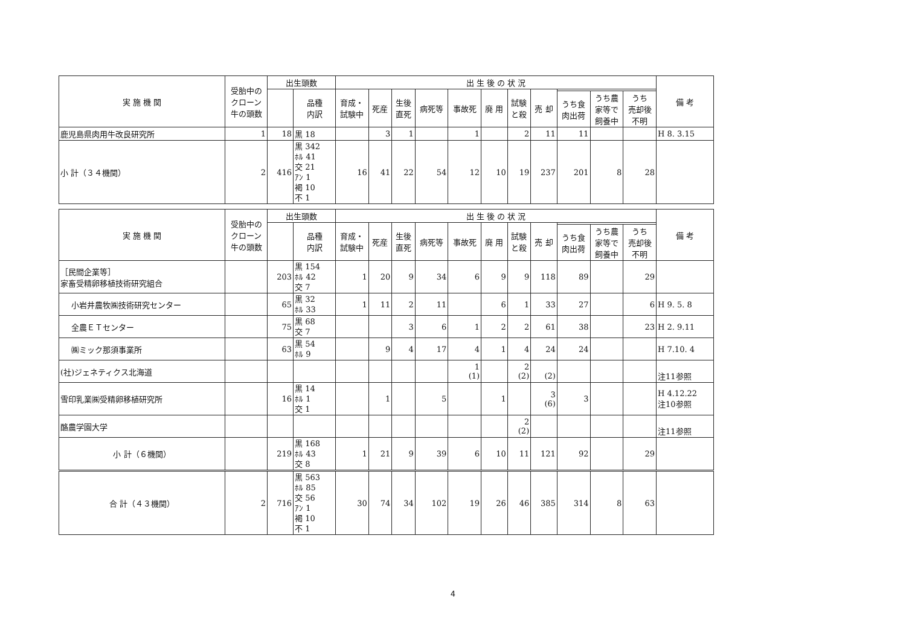| 実 施 機 関 | 受胎中の クローン 牛の頭数 | 出生頭数 | | 出 生 後 の 状 況 | | | | | | | | | | | 備 考 |
| --- | --- | --- | --- | --- | --- | --- | --- | --- | --- | --- | --- | --- | --- | --- | --- |
| | | | 品種 内訳 | 育成・ 試験中 | 死産 | 生後 直死 | 病死等 | 事故死 | 廃 用 | 試験 と殺 | 売 却 | | | | |
| | | | | | | | | | | | | うち食 肉出荷 | うち農 家等で 飼養中 | うち 売却後 不明 | |
| 鹿児島県肉用牛改良研究所 | 1 | 18 | 黒 18 | | 3 | 1 | | 1 | | 2 | 11 | 11 | | | H 8. 3.15 |
| 小 計（３４機関） | 2 | 416 | 黒 342 ﾎﾙ 41 交 21 ｱﾝ 1 褐 10 不 1 | 16 | 41 | 22 | 54 | 12 | 10 | 19 | 237 | 201 | 8 | 28 | |
| 実 施 機 関 | 受胎中の クローン 牛の頭数 | 出生頭数 | | 出 生 後 の 状 況 | | | | | | | | | | | 備 考 |
| --- | --- | --- | --- | --- | --- | --- | --- | --- | --- | --- | --- | --- | --- | --- | --- |
| | | | 品種 内訳 | 育成・ 試験中 | 死産 | 生後 直死 | 病死等 | 事故死 | 廃 用 | 試験 と殺 | 売 却 | | | | |
| | | | | | | | | | | | | うち食 肉出荷 | うち農 家等で 飼養中 | うち 売却後 不明 | |
| ［民間企業等］ 家畜受精卵移植技術研究組合 | | 203 | 黒 154 ﾎﾙ 42 交 7 | 1 | 20 | 9 | 34 | 6 | 9 | 9 | 118 | 89 | | 29 | |
| 小岩井農牧㈱技術研究センター | | 65 | 黒 32 ﾎﾙ 33 | 1 | 11 | 2 | 11 | | 6 | 1 | 33 | 27 | | 6 | H 9. 5. 8 |
| 全農ＥＴセンター | | 75 | 黒 68 交 7 | | | 3 | 6 | 1 | 2 | 2 | 61 | 38 | | 23 | H 2. 9.11 |
| ㈱ミック那須事業所 | | 63 | 黒 54 ﾎﾙ 9 | | 9 | 4 | 17 | 4 | 1 | 4 | 24 | 24 | | | H 7.10. 4 |
| (社)ジェネティクス北海道 | | | | | | | | 1 (1) | | 2 (2) | (2) | | | | 注11参照 |
| 雪印乳業㈱受精卵移植研究所 | | 16 | 黒 14 ﾎﾙ 1 交 1 | | 1 | | 5 | | 1 | | 3 (6) | 3 | | | H 4.12.22 注10参照 |
| 酪農学園大学 | | | | | | | | | | 2 (2) | | | | | 注11参照 |
| 小 計（６機関） | | 219 | 黒 168 ﾎﾙ 43 交 8 | 1 | 21 | 9 | 39 | 6 | 10 | 11 | 121 | 92 | | 29 | |
| 合 計（４３機関） | 2 | 716 | 黒 563 ﾎﾙ 85 交 56 ｱﾝ 1 褐 10 不 1 | 30 | 74 | 34 | 102 | 19 | 26 | 46 | 385 | 314 | 8 | 63 | |
4